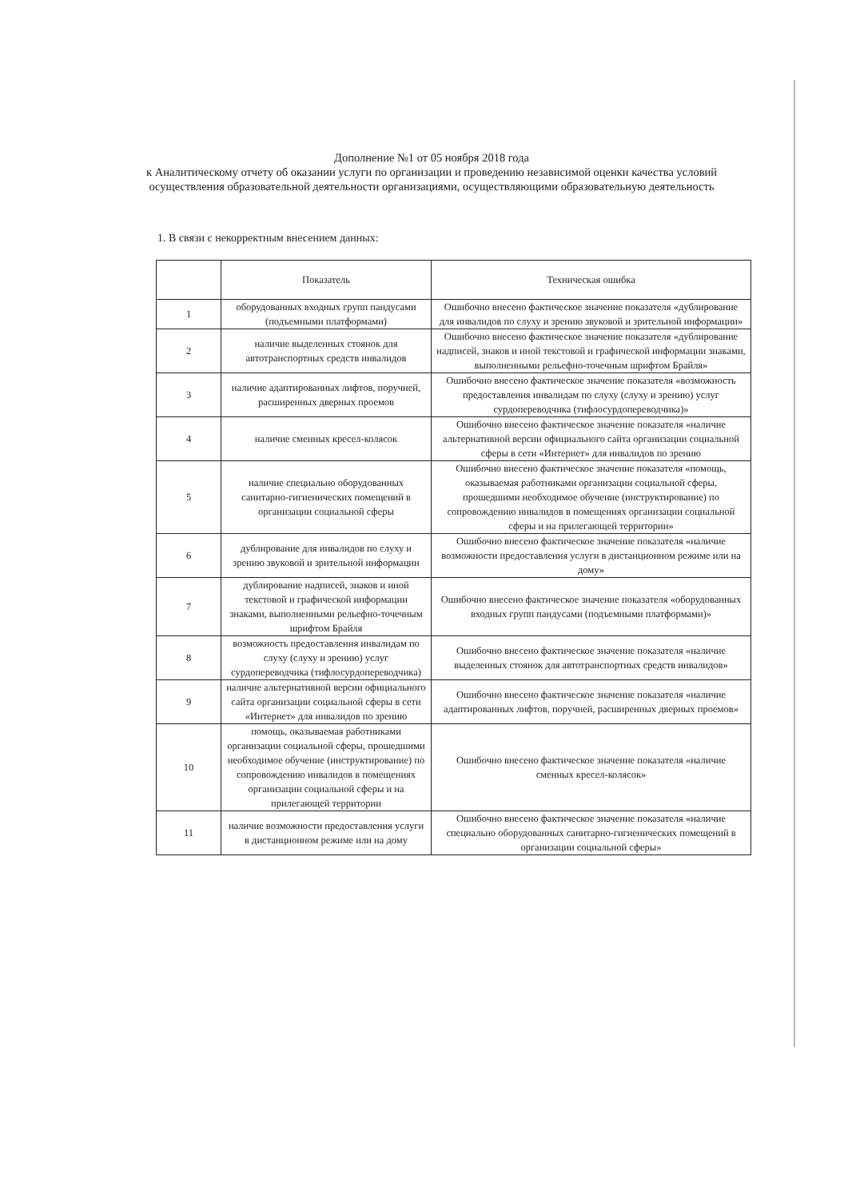Дополнение №1 от 05 ноября 2018 года
к Аналитическому отчету об оказании услуги по организации и проведению независимой оценки качества условий осуществления образовательной деятельности организациями, осуществляющими образовательную деятельность
1. В связи с некорректным внесением данных:
| | Показатель | Техническая ошибка |
| --- | --- | --- |
| 1 | оборудованных входных групп пандусами (подъемными платформами) | Ошибочно внесено фактическое значение показателя «дублирование для инвалидов по слуху и зрению звуковой и зрительной информации» |
| 2 | наличие выделенных стоянок для автотранспортных средств инвалидов | Ошибочно внесено фактическое значение показателя «дублирование надписей, знаков и иной текстовой и графической информации знаками, выполненными рельефно-точечным шрифтом Брайля» |
| 3 | наличие адаптированных лифтов, поручней, расширенных дверных проемов | Ошибочно внесено фактическое значение показателя «возможность предоставления инвалидам по слуху (слуху и зрению) услуг сурдопереводчика (тифлосурдопереводчика)» |
| 4 | наличие сменных кресел-колясок | Ошибочно внесено фактическое значение показателя «наличие альтернативной версии официального сайта организации социальной сферы в сети «Интернет» для инвалидов по зрению |
| 5 | наличие специально оборудованных санитарно-гигиенических помещений в организации социальной сферы | Ошибочно внесено фактическое значение показателя «помощь, оказываемая работниками организации социальной сферы, прошедшими необходимое обучение (инструктирование) по сопровождению инвалидов в помещениях организации социальной сферы и на прилегающей территории» |
| 6 | дублирование для инвалидов по слуху и зрению звуковой и зрительной информации | Ошибочно внесено фактическое значение показателя «наличие возможности предоставления услуги в дистанционном режиме или на дому» |
| 7 | дублирование надписей, знаков и иной текстовой и графической информации знаками, выполненными рельефно-точечным шрифтом Брайля | Ошибочно внесено фактическое значение показателя «оборудованных входных групп пандусами (подъемными платформами)» |
| 8 | возможность предоставления инвалидам по слуху (слуху и зрению) услуг сурдопереводчика (тифлосурдопереводчика) | Ошибочно внесено фактическое значение показателя «наличие выделенных стоянок для автотранспортных средств инвалидов» |
| 9 | наличие альтернативной версии официального сайта организации социальной сферы в сети «Интернет» для инвалидов по зрению | Ошибочно внесено фактическое значение показателя «наличие адаптированных лифтов, поручней, расширенных дверных проемов» |
| 10 | помощь, оказываемая работниками организации социальной сферы, прошедшими необходимое обучение (инструктирование) по сопровождению инвалидов в помещениях организации социальной сферы и на прилегающей территории | Ошибочно внесено фактическое значение показателя «наличие сменных кресел-колясок» |
| 11 | наличие возможности предоставления услуги в дистанционном режиме или на дому | Ошибочно внесено фактическое значение показателя «наличие специально оборудованных санитарно-гигиенических помещений в организации социальной сферы» |